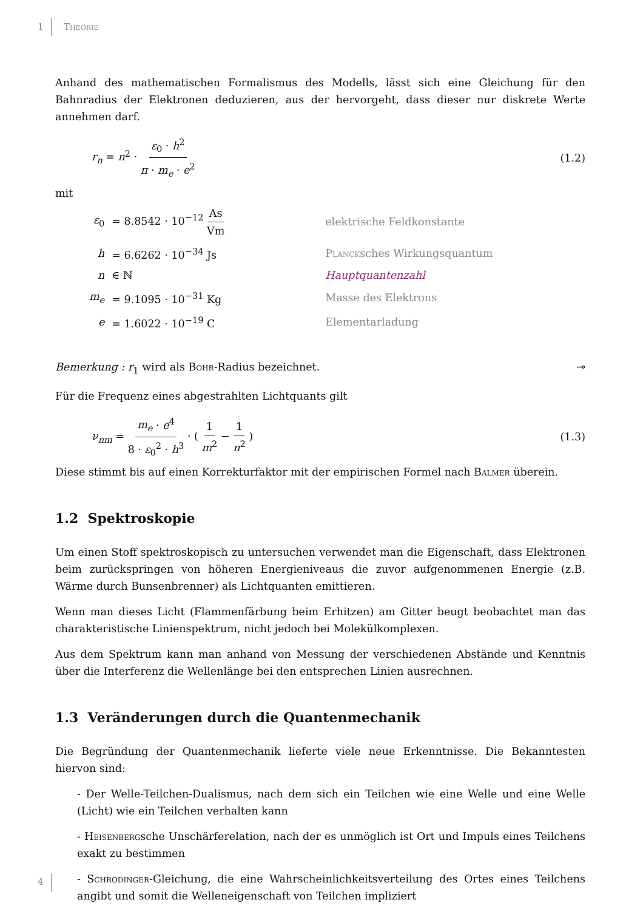1
Theorie
Anhand des mathematischen Formalismus des Modells, lässt sich eine Gleichung für den Bahnradius der Elektronen deduzieren, aus der hervorgeht, dass dieser nur diskrete Werte annehmen darf.
r<sub>n</sub> = n<sup>2</sup> · ε<sub>0</sub> · h<sup>2</sup> π · m<sub>e</sub> · e<sup>2</sup> (1.2)
mit
| ε<sub>0</sub> | = 8.8542 · 10<sup>−12</sup> As Vm | elektrische Feldkonstante |
| h | = 6.6262 · 10<sup>−34</sup> Js | Planck sches Wirkungsquantum |
| n | ∈ ℕ | Hauptquantenzahl |
| m<sub>e</sub> | = 9.1095 · 10<sup>−31</sup> Kg | Masse des Elektrons |
| e | = 1.6022 · 10<sup>−19</sup> C | Elementarladung |
Bemerkung : r<sub>1</sub> wird als Bohr-Radius bezeichnet. ⊸
Für die Frequenz eines abgestrahlten Lichtquants gilt
ν<sub>nm</sub> = m<sub>e</sub> · e<sup>4</sup> 8 · ε<sub>0</sub><sup>2</sup> · h<sup>3</sup> · ( 1 m<sup>2</sup> − 1 n<sup>2</sup> )
(1.3)
Diese stimmt bis auf einen Korrekturfaktor mit der empirischen Formel nach Balmer überein.
1.2 Spektroskopie
Um einen Stoff spektroskopisch zu untersuchen verwendet man die Eigenschaft, dass Elektronen beim zurückspringen von höheren Energieniveaus die zuvor aufgenommenen Energie (z.B. Wärme durch Bunsenbrenner) als Lichtquanten emittieren.
Wenn man dieses Licht (Flammenfärbung beim Erhitzen) am Gitter beugt beobachtet man das charakteristische Linienspektrum, nicht jedoch bei Molekülkomplexen.
Aus dem Spektrum kann man anhand von Messung der verschiedenen Abstände und Kenntnis über die Interferenz die Wellenlänge bei den entsprechen Linien ausrechnen.
1.3 Veränderungen durch die Quantenmechanik
Die Begründung der Quantenmechanik lieferte viele neue Erkenntnisse. Die Bekanntesten hiervon sind:
- Der Welle-Teilchen-Dualismus, nach dem sich ein Teilchen wie eine Welle und eine Welle (Licht) wie ein Teilchen verhalten kann
- Heisenbergsche Unschärferelation, nach der es unmöglich ist Ort und Impuls eines Teilchens exakt zu bestimmen
- Schrödinger-Gleichung, die eine Wahrscheinlichkeitsverteilung des Ortes eines Teilchens angibt und somit die Welleneigenschaft von Teilchen impliziert
4